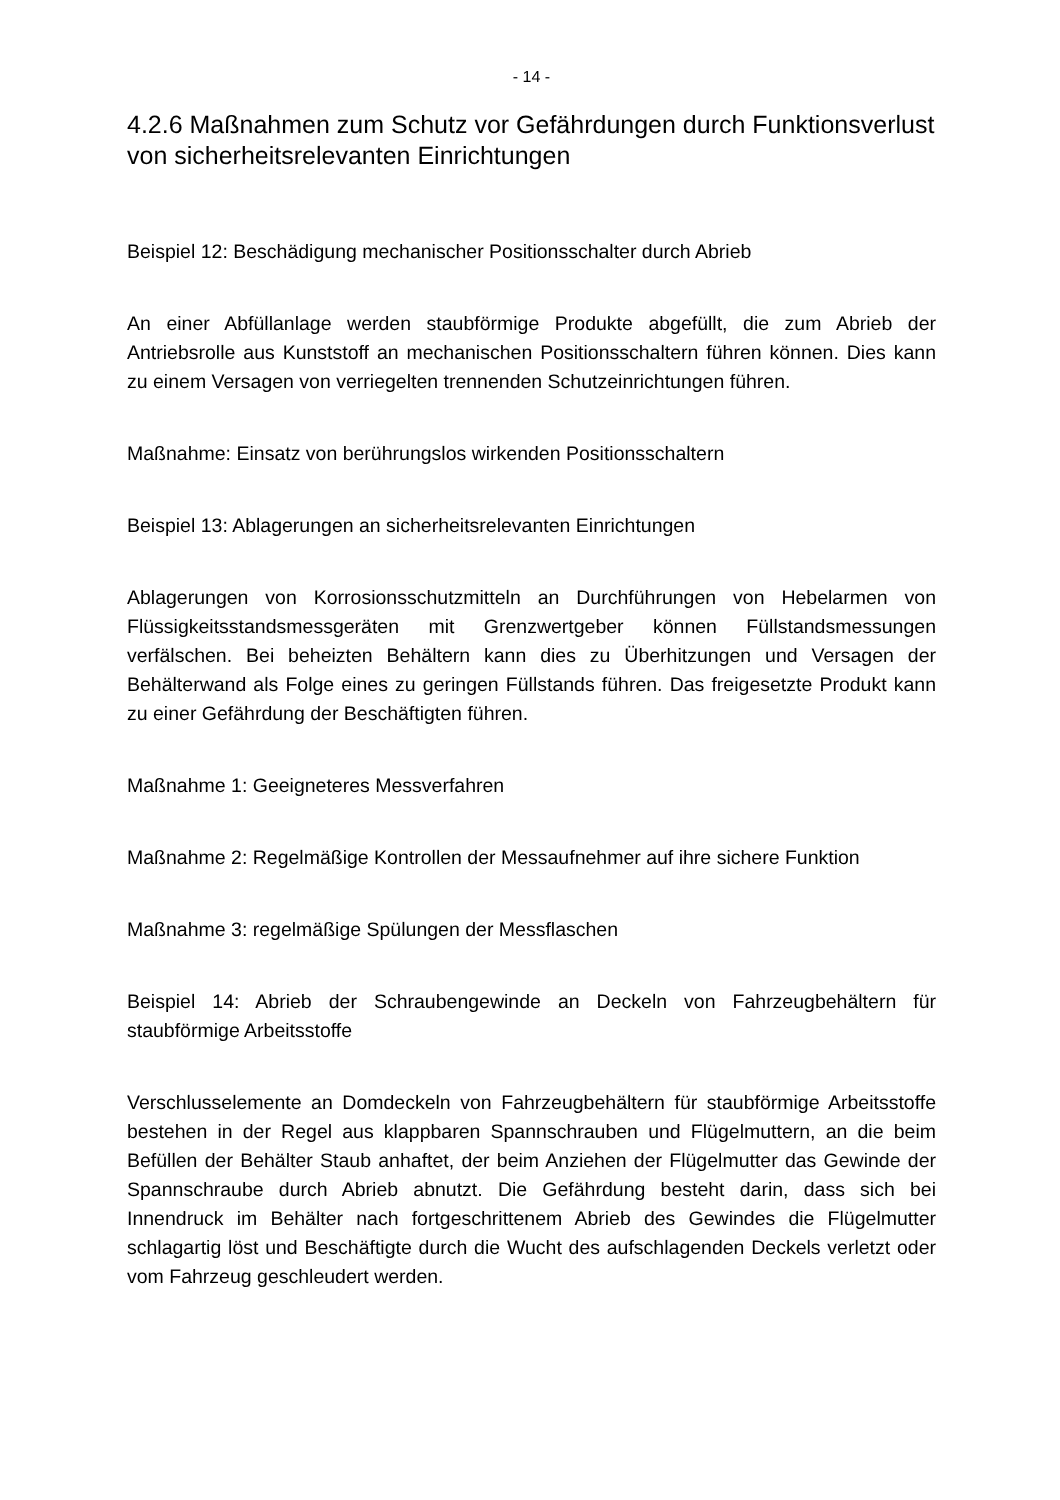- 14 -
4.2.6 Maßnahmen zum Schutz vor Gefährdungen durch Funktionsverlust von sicherheitsrelevanten Einrichtungen
Beispiel 12: Beschädigung mechanischer Positionsschalter durch Abrieb
An einer Abfüllanlage werden staubförmige Produkte abgefüllt, die zum Abrieb der Antriebsrolle aus Kunststoff an mechanischen Positionsschaltern führen können. Dies kann zu einem Versagen von verriegelten trennenden Schutzeinrichtungen führen.
Maßnahme: Einsatz von berührungslos wirkenden Positionsschaltern
Beispiel 13: Ablagerungen an sicherheitsrelevanten Einrichtungen
Ablagerungen von Korrosionsschutzmitteln an Durchführungen von Hebelarmen von Flüssigkeitsstandsmessgeräten mit Grenzwertgeber können Füllstandsmessungen verfälschen. Bei beheizten Behältern kann dies zu Überhitzungen und Versagen der Behälterwand als Folge eines zu geringen Füllstands führen. Das freigesetzte Produkt kann zu einer Gefährdung der Beschäftigten führen.
Maßnahme 1: Geeigneteres Messverfahren
Maßnahme 2: Regelmäßige Kontrollen der Messaufnehmer auf ihre sichere Funktion
Maßnahme 3: regelmäßige Spülungen der Messflaschen
Beispiel 14: Abrieb der Schraubengewinde an Deckeln von Fahrzeugbehältern für staubförmige Arbeitsstoffe
Verschlusselemente an Domdeckeln von Fahrzeugbehältern für staubförmige Arbeitsstoffe bestehen in der Regel aus klappbaren Spannschrauben und Flügelmuttern, an die beim Befüllen der Behälter Staub anhaftet, der beim Anziehen der Flügelmutter das Gewinde der Spannschraube durch Abrieb abnutzt. Die Gefährdung besteht darin, dass sich bei Innendruck im Behälter nach fortgeschrittenem Abrieb des Gewindes die Flügelmutter schlagartig löst und Beschäftigte durch die Wucht des aufschlagenden Deckels verletzt oder vom Fahrzeug geschleudert werden.